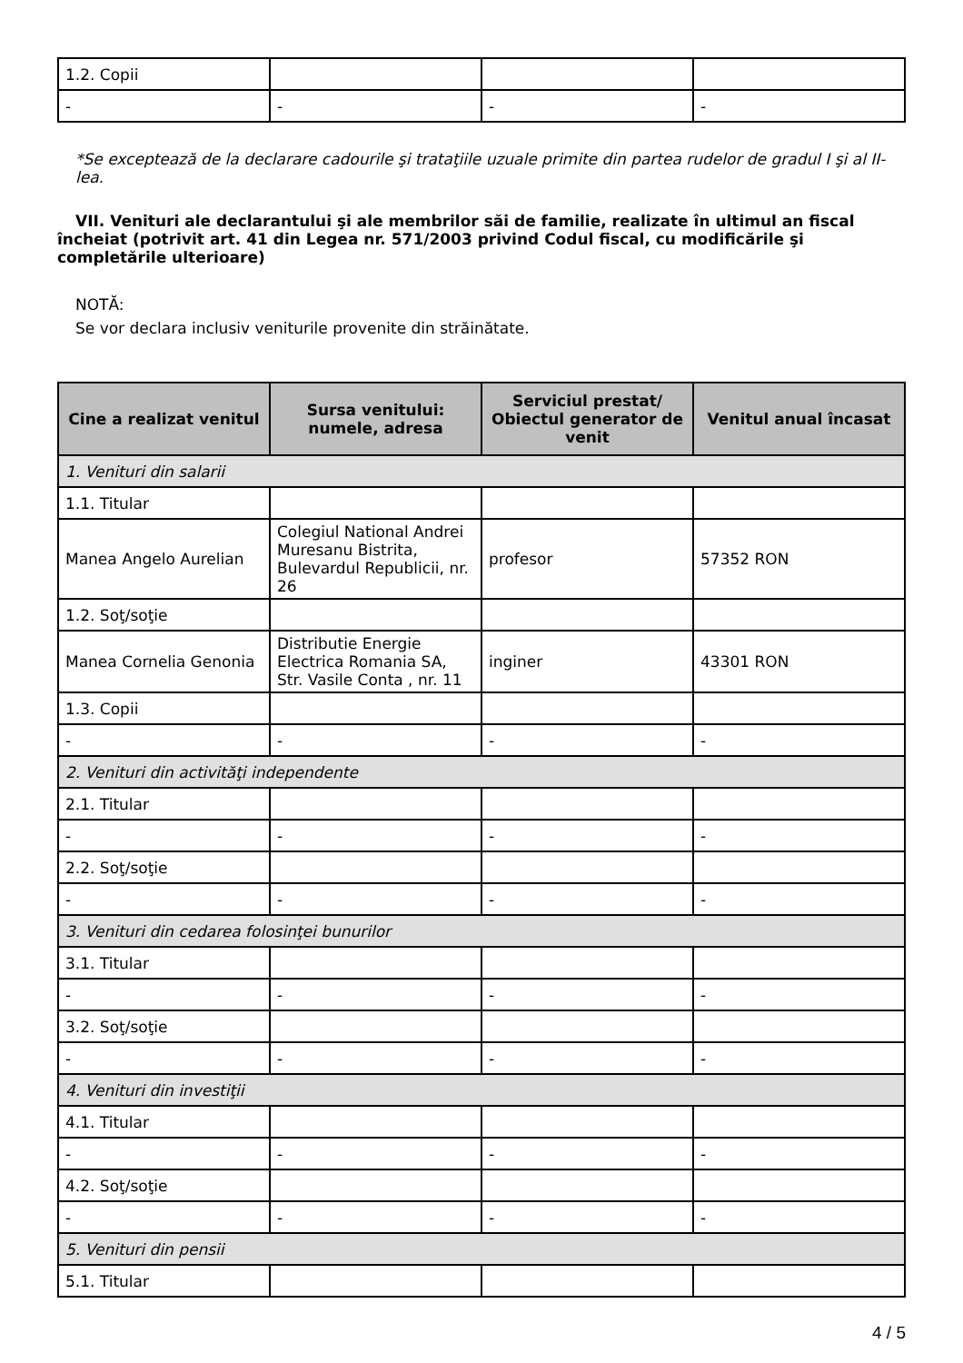| 1.2. Copii | | | |
| - | - | - | - |
*Se exceptează de la declarare cadourile şi trataţiile uzuale primite din partea rudelor de gradul I şi al II-lea.
VII. Venituri ale declarantului şi ale membrilor săi de familie, realizate în ultimul an fiscal încheiat (potrivit art. 41 din Legea nr. 571/2003 privind Codul fiscal, cu modificările şi completările ulterioare)
NOTĂ:
Se vor declara inclusiv veniturile provenite din străinătate.
| Cine a realizat venitul | Sursa venitului: numele, adresa | Serviciul prestat/ Obiectul generator de venit | Venitul anual încasat |
| --- | --- | --- | --- |
| 1. Venituri din salarii | | | |
| 1.1. Titular | | | |
| Manea Angelo Aurelian | Colegiul National Andrei Muresanu Bistrita, Bulevardul Republicii, nr. 26 | profesor | 57352 RON |
| 1.2. Soţ/soţie | | | |
| Manea Cornelia Genonia | Distributie Energie Electrica Romania SA, Str. Vasile Conta , nr. 11 | inginer | 43301 RON |
| 1.3. Copii | | | |
| - | - | - | - |
| 2. Venituri din activităţi independente | | | |
| 2.1. Titular | | | |
| - | - | - | - |
| 2.2. Soţ/soţie | | | |
| - | - | - | - |
| 3. Venituri din cedarea folosinţei bunurilor | | | |
| 3.1. Titular | | | |
| - | - | - | - |
| 3.2. Soţ/soţie | | | |
| - | - | - | - |
| 4. Venituri din investiţii | | | |
| 4.1. Titular | | | |
| - | - | - | - |
| 4.2. Soţ/soţie | | | |
| - | - | - | - |
| 5. Venituri din pensii | | | |
| 5.1. Titular | | | |
4 / 5